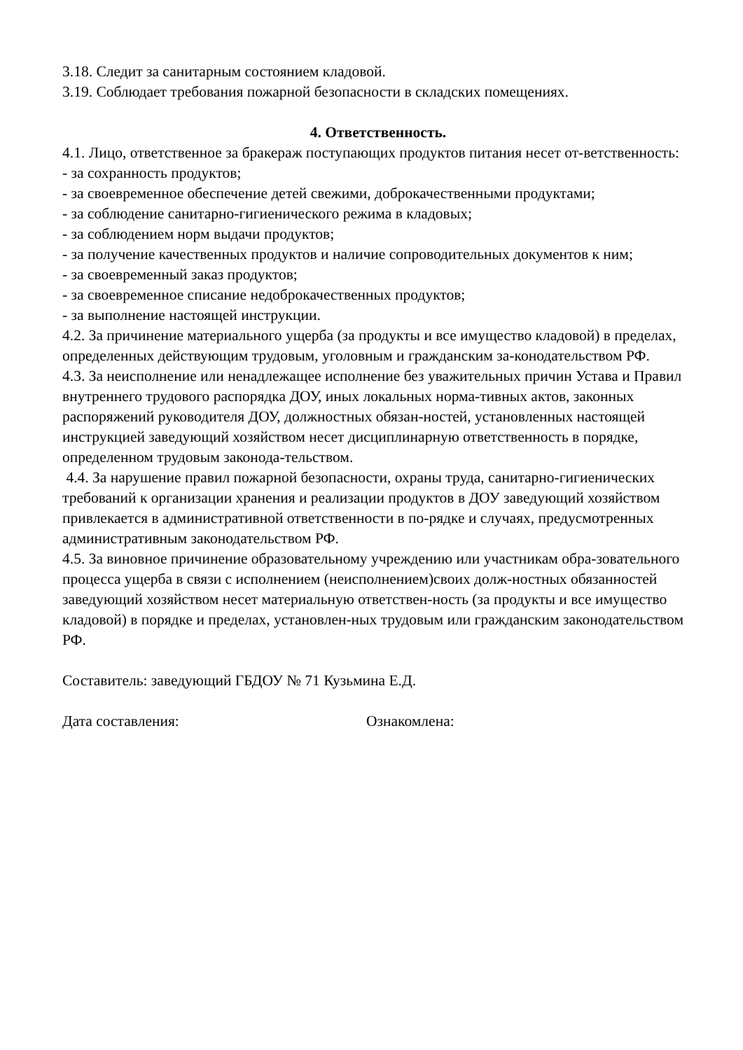3.18. Следит за санитарным состоянием кладовой.
3.19. Соблюдает требования пожарной безопасности в складских помещениях.
4. Ответственность.
4.1. Лицо, ответственное за бракераж поступающих продуктов питания несет от-ветственность:
- за сохранность продуктов;
- за своевременное обеспечение детей свежими, доброкачественными продуктами;
- за соблюдение санитарно-гигиенического режима в кладовых;
- за соблюдением норм выдачи продуктов;
- за получение качественных продуктов и наличие сопроводительных документов к ним;
- за своевременный заказ продуктов;
- за своевременное списание недоброкачественных продуктов;
- за выполнение настоящей инструкции.
4.2. За причинение материального ущерба (за продукты и все имущество кладовой) в пределах, определенных действующим трудовым, уголовным и гражданским за-конодательством РФ.
4.3. За неисполнение или ненадлежащее исполнение без уважительных причин Устава и Правил внутреннего трудового распорядка ДОУ, иных локальных норма-тивных актов, законных распоряжений руководителя ДОУ, должностных обязан-ностей, установленных настоящей инструкцией заведующий хозяйством несет дисциплинарную ответственность в порядке, определенном трудовым законода-тельством.
4.4. За нарушение правил пожарной безопасности, охраны труда, санитарно-гигиенических требований к организации хранения и реализации продуктов в ДОУ заведующий хозяйством привлекается в административной ответственности в по-рядке и случаях, предусмотренных административным законодательством РФ.
4.5. За виновное причинение образовательному учреждению или участникам обра-зовательного процесса ущерба в связи с исполнением (неисполнением)своих долж-ностных обязанностей заведующий хозяйством несет материальную ответствен-ность (за продукты и все имущество кладовой) в порядке и пределах, установлен-ных трудовым или гражданским законодательством РФ.
Составитель: заведующий ГБДОУ № 71 Кузьмина Е.Д.
Дата составления: Ознакомлена: